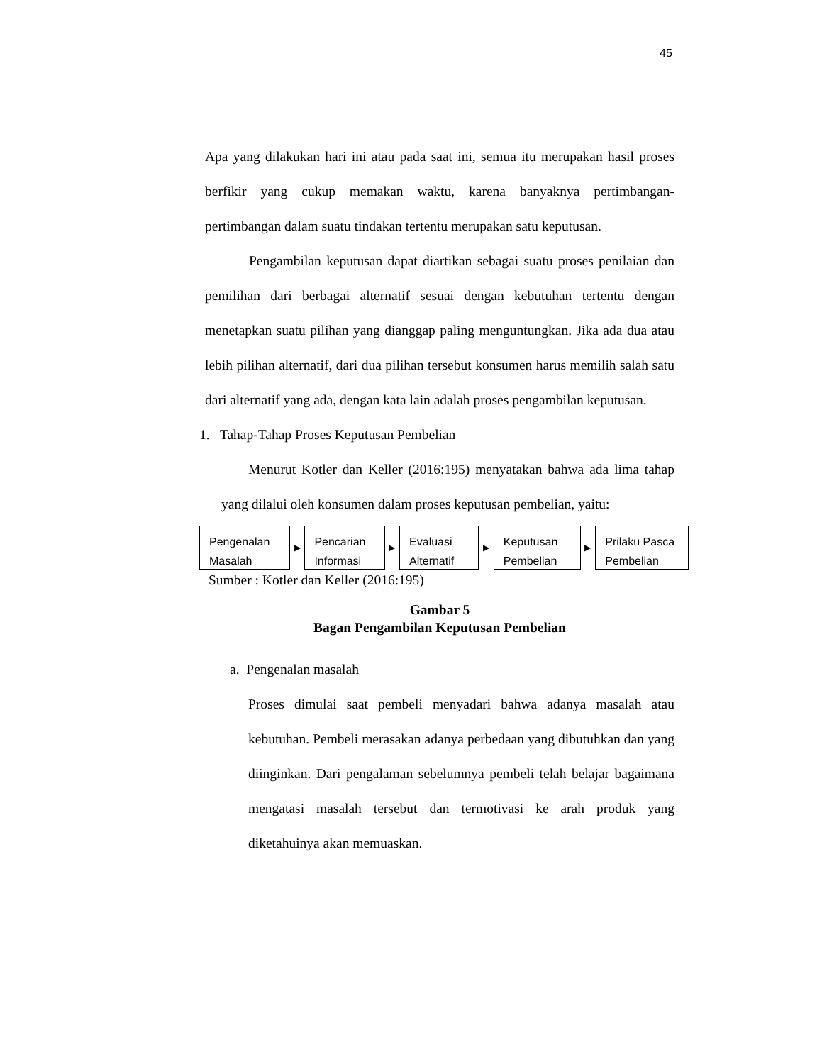45
Apa yang dilakukan hari ini atau pada saat ini, semua itu merupakan hasil proses berfikir yang cukup memakan waktu, karena banyaknya pertimbangan-pertimbangan dalam suatu tindakan tertentu merupakan satu keputusan.
Pengambilan keputusan dapat diartikan sebagai suatu proses penilaian dan pemilihan dari berbagai alternatif sesuai dengan kebutuhan tertentu dengan menetapkan suatu pilihan yang dianggap paling menguntungkan. Jika ada dua atau lebih pilihan alternatif, dari dua pilihan tersebut konsumen harus memilih salah satu dari alternatif yang ada, dengan kata lain adalah proses pengambilan keputusan.
1. Tahap-Tahap Proses Keputusan Pembelian
Menurut Kotler dan Keller (2016:195) menyatakan bahwa ada lima tahap yang dilalui oleh konsumen dalam proses keputusan pembelian, yaitu:
Pengenalan Masalah
▶
Pencarian Informasi
▶
Evaluasi Alternatif
▶
Keputusan Pembelian
▶
Prilaku Pasca Pembelian
Sumber : Kotler dan Keller (2016:195)
Gambar 5
Bagan Pengambilan Keputusan Pembelian
a. Pengenalan masalah
Proses dimulai saat pembeli menyadari bahwa adanya masalah atau kebutuhan. Pembeli merasakan adanya perbedaan yang dibutuhkan dan yang diinginkan. Dari pengalaman sebelumnya pembeli telah belajar bagaimana mengatasi masalah tersebut dan termotivasi ke arah produk yang diketahuinya akan memuaskan.